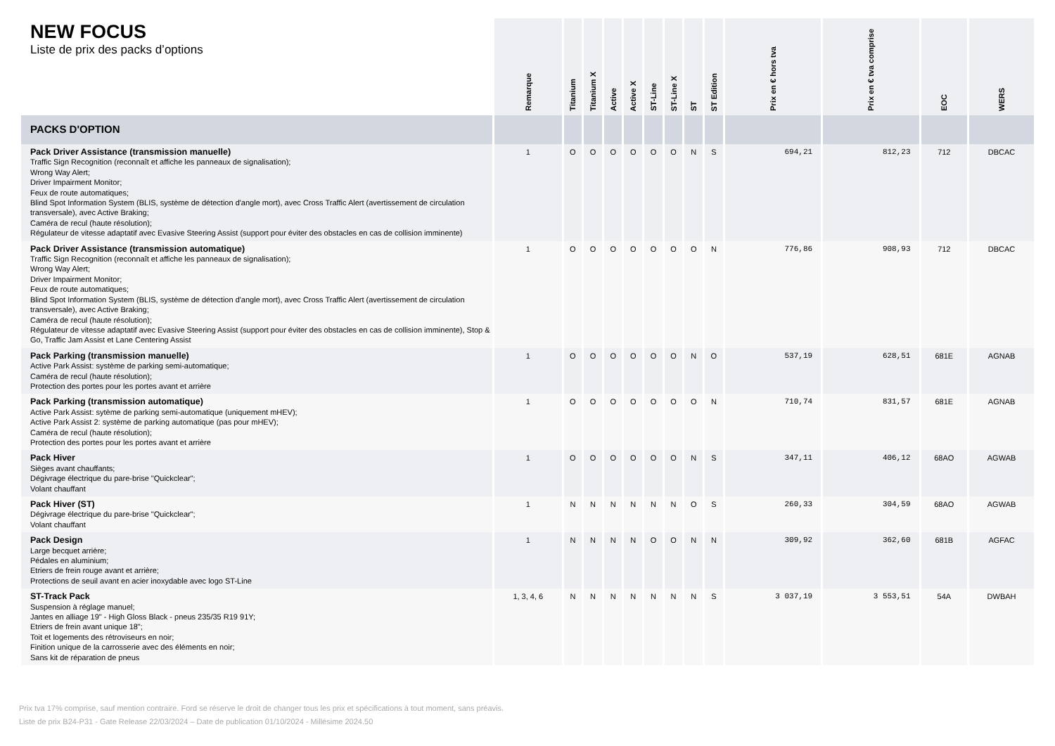| NEW FOCUS Liste de prix des packs d’options | Remarque | Titanium | Titanium X | Active | Active X | ST-Line | ST-Line X | ST | ST Edition | Prix en € hors tva | Prix en € tva comprise | EOC | WERS |
| --- | --- | --- | --- | --- | --- | --- | --- | --- | --- | --- | --- | --- | --- |
| PACKS D'OPTION | | | | | | | | | | | | | |
| Pack Driver Assistance (transmission manuelle) Traffic Sign Recognition (reconnaît et affiche les panneaux de signalisation); Wrong Way Alert; Driver Impairment Monitor; Feux de route automatiques; Blind Spot Information System (BLIS, système de détection d'angle mort), avec Cross Traffic Alert (avertissement de circulation transversale), avec Active Braking; Caméra de recul (haute résolution); Régulateur de vitesse adaptatif avec Evasive Steering Assist (support pour éviter des obstacles en cas de collision imminente) | 1 | O | O | O | O | O | O | N | S | 694,21 | 812,23 | 712 | DBCAC |
| Pack Driver Assistance (transmission automatique) Traffic Sign Recognition (reconnaît et affiche les panneaux de signalisation); Wrong Way Alert; Driver Impairment Monitor; Feux de route automatiques; Blind Spot Information System (BLIS, système de détection d'angle mort), avec Cross Traffic Alert (avertissement de circulation transversale), avec Active Braking; Caméra de recul (haute résolution); Régulateur de vitesse adaptatif avec Evasive Steering Assist (support pour éviter des obstacles en cas de collision imminente), Stop & Go, Traffic Jam Assist et Lane Centering Assist | 1 | O | O | O | O | O | O | O | N | 776,86 | 908,93 | 712 | DBCAC |
| Pack Parking (transmission manuelle) Active Park Assist: système de parking semi-automatique; Caméra de recul (haute résolution); Protection des portes pour les portes avant et arrière | 1 | O | O | O | O | O | O | N | O | 537,19 | 628,51 | 681E | AGNAB |
| Pack Parking (transmission automatique) Active Park Assist: sytème de parking semi-automatique (uniquement mHEV); Active Park Assist 2: système de parking automatique (pas pour mHEV); Caméra de recul (haute résolution); Protection des portes pour les portes avant et arrière | 1 | O | O | O | O | O | O | O | N | 710,74 | 831,57 | 681E | AGNAB |
| Pack Hiver Sièges avant chauffants; Dégivrage électrique du pare-brise "Quickclear"; Volant chauffant | 1 | O | O | O | O | O | O | N | S | 347,11 | 406,12 | 68AO | AGWAB |
| Pack Hiver (ST) Dégivrage électrique du pare-brise "Quickclear"; Volant chauffant | 1 | N | N | N | N | N | N | O | S | 260,33 | 304,59 | 68AO | AGWAB |
| Pack Design Large becquet arrière; Pédales en aluminium; Etriers de frein rouge avant et arrière; Protections de seuil avant en acier inoxydable avec logo ST-Line | 1 | N | N | N | N | O | O | N | N | 309,92 | 362,60 | 681B | AGFAC |
| ST-Track Pack Suspension à réglage manuel; Jantes en alliage 19" - High Gloss Black - pneus 235/35 R19 91Y; Etriers de frein avant unique 18"; Toit et logements des rétroviseurs en noir; Finition unique de la carrosserie avec des éléments en noir; Sans kit de réparation de pneus | 1, 3, 4, 6 | N | N | N | N | N | N | N | S | 3 037,19 | 3 553,51 | 54A | DWBAH |
Prix tva 17% comprise, sauf mention contraire. Ford se réserve le droit de changer tous les prix et spécifications à tout moment, sans préavis.
Liste de prix B24-P31 - Gate Release 22/03/2024 – Date de publication 01/10/2024 - Millésime 2024.50